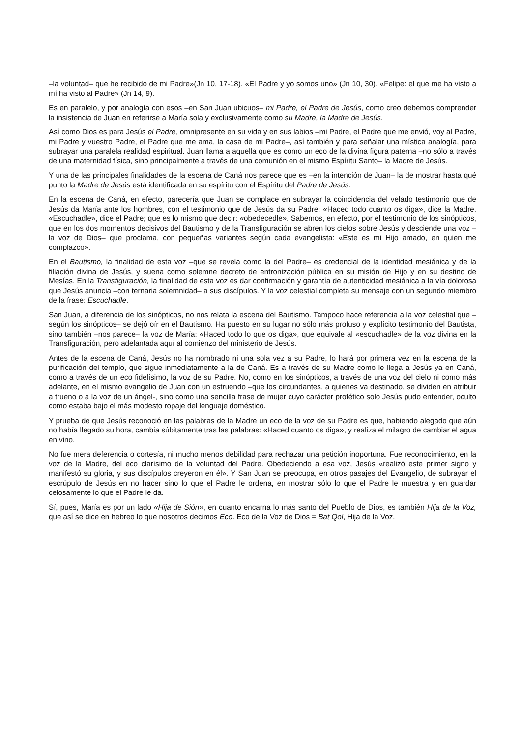–la voluntad– que he recibido de mi Padre»(Jn 10, 17-18). «El Padre y yo somos uno» (Jn 10, 30). «Felipe: el que me ha visto a mí ha visto al Padre» (Jn 14, 9).
Es en paralelo, y por analogía con esos –en San Juan ubicuos– mi Padre, el Padre de Jesús, como creo debemos comprender la insistencia de Juan en referirse a María sola y exclusivamente como su Madre, la Madre de Jesús.
Así como Dios es para Jesús el Padre, omnipresente en su vida y en sus labios –mi Padre, el Padre que me envió, voy al Padre, mi Padre y vuestro Padre, el Padre que me ama, la casa de mi Padre–, así también y para señalar una mística analogía, para subrayar una paralela realidad espiritual, Juan llama a aquella que es como un eco de la divina figura paterna –no sólo a través de una maternidad física, sino principalmente a través de una comunión en el mismo Espíritu Santo– la Madre de Jesús.
Y una de las principales finalidades de la escena de Caná nos parece que es –en la intención de Juan– la de mostrar hasta qué punto la Madre de Jesús está identificada en su espíritu con el Espíritu del Padre de Jesús.
En la escena de Caná, en efecto, parecería que Juan se complace en subrayar la coincidencia del velado testimonio que de Jesús da María ante los hombres, con el testimonio que de Jesús da su Padre: «Haced todo cuanto os diga», dice la Madre. «Escuchadle», dice el Padre; que es lo mismo que decir: «obedecedle». Sabemos, en efecto, por el testimonio de los sinópticos, que en los dos momentos decisivos del Bautismo y de la Transfiguración se abren los cielos sobre Jesús y desciende una voz –la voz de Dios– que proclama, con pequeñas variantes según cada evangelista: «Este es mi Hijo amado, en quien me complazco».
En el Bautismo, la finalidad de esta voz –que se revela como la del Padre– es credencial de la identidad mesiánica y de la filiación divina de Jesús, y suena como solemne decreto de entronización pública en su misión de Hijo y en su destino de Mesías. En la Transfiguración, la finalidad de esta voz es dar confirmación y garantía de autenticidad mesiánica a la vía dolorosa que Jesús anuncia –con ternaria solemnidad– a sus discípulos. Y la voz celestial completa su mensaje con un segundo miembro de la frase: Escuchadle.
San Juan, a diferencia de los sinópticos, no nos relata la escena del Bautismo. Tampoco hace referencia a la voz celestial que –según los sinópticos– se dejó oír en el Bautismo. Ha puesto en su lugar no sólo más profuso y explícito testimonio del Bautista, sino también –nos parece– la voz de María: «Haced todo lo que os diga», que equivale al «escuchadle» de la voz divina en la Transfiguración, pero adelantada aquí al comienzo del ministerio de Jesús.
Antes de la escena de Caná, Jesús no ha nombrado ni una sola vez a su Padre, lo hará por primera vez en la escena de la purificación del templo, que sigue inmediatamente a la de Caná. Es a través de su Madre como le llega a Jesús ya en Caná, como a través de un eco fidelísimo, la voz de su Padre. No, como en los sinópticos, a través de una voz del cielo ni como más adelante, en el mismo evangelio de Juan con un estruendo –que los circundantes, a quienes va destinado, se dividen en atribuir a trueno o a la voz de un ángel-, sino como una sencilla frase de mujer cuyo carácter profético solo Jesús pudo entender, oculto como estaba bajo el más modesto ropaje del lenguaje doméstico.
Y prueba de que Jesús reconoció en las palabras de la Madre un eco de la voz de su Padre es que, habiendo alegado que aún no había llegado su hora, cambia súbitamente tras las palabras: «Haced cuanto os diga», y realiza el milagro de cambiar el agua en vino.
No fue mera deferencia o cortesía, ni mucho menos debilidad para rechazar una petición inoportuna. Fue reconocimiento, en la voz de la Madre, del eco clarísimo de la voluntad del Padre. Obedeciendo a esa voz, Jesús «realizó este primer signo y manifestó su gloria, y sus discípulos creyeron en él». Y San Juan se preocupa, en otros pasajes del Evangelio, de subrayar el escrúpulo de Jesús en no hacer sino lo que el Padre le ordena, en mostrar sólo lo que el Padre le muestra y en guardar celosamente lo que el Padre le da.
Sí, pues, María es por un lado «Hija de Sión», en cuanto encarna lo más santo del Pueblo de Dios, es también Hija de la Voz, que así se dice en hebreo lo que nosotros decimos Eco. Eco de la Voz de Dios = Bat Qol, Hija de la Voz.